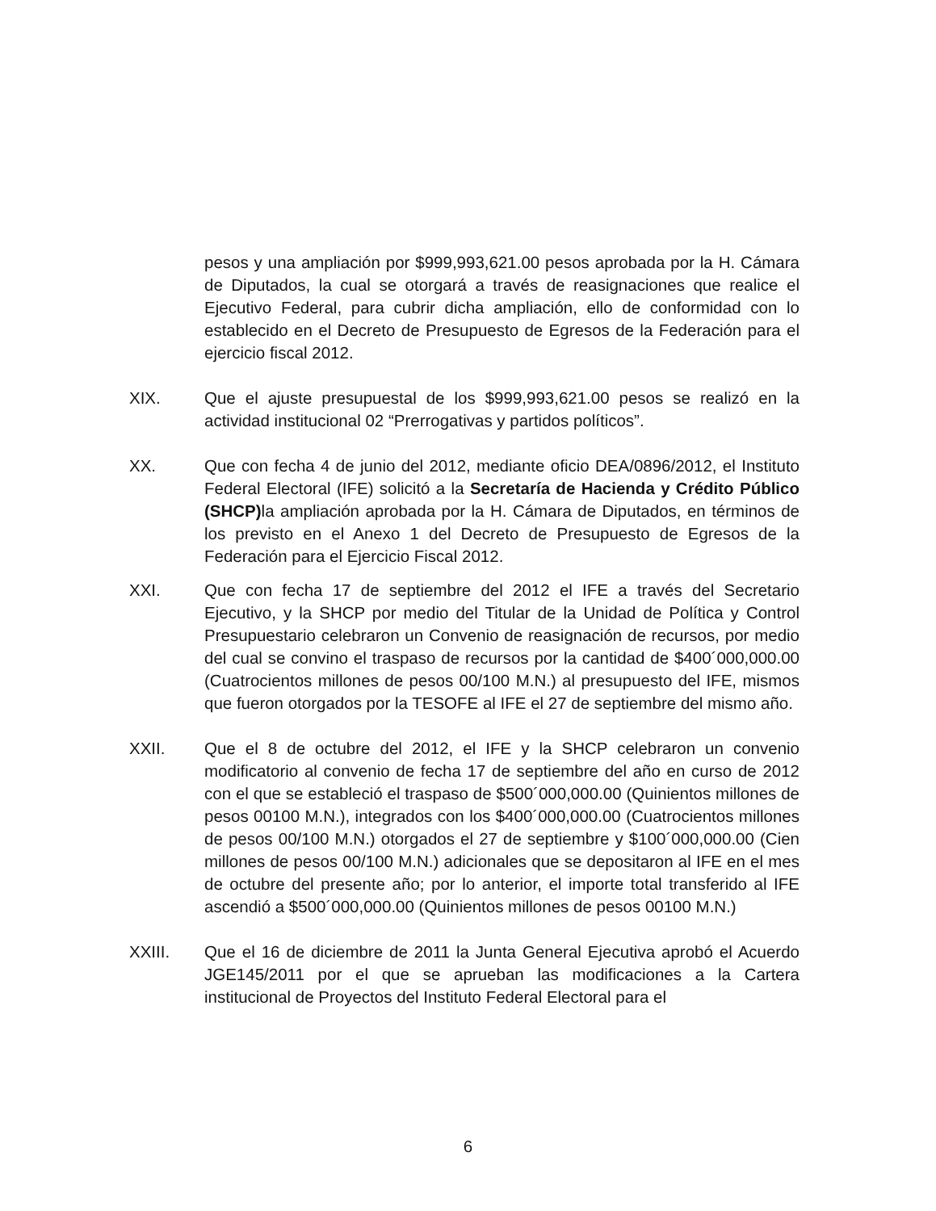pesos y una ampliación por $999,993,621.00 pesos aprobada por la H. Cámara de Diputados, la cual se otorgará a través de reasignaciones que realice el Ejecutivo Federal, para cubrir dicha ampliación, ello de conformidad con lo establecido en el Decreto de Presupuesto de Egresos de la Federación para el ejercicio fiscal 2012.
XIX. Que el ajuste presupuestal de los $999,993,621.00 pesos se realizó en la actividad institucional 02 “Prerrogativas y partidos políticos”.
XX. Que con fecha 4 de junio del 2012, mediante oficio DEA/0896/2012, el Instituto Federal Electoral (IFE) solicitó a la Secretaría de Hacienda y Crédito Público (SHCP) la ampliación aprobada por la H. Cámara de Diputados, en términos de los previsto en el Anexo 1 del Decreto de Presupuesto de Egresos de la Federación para el Ejercicio Fiscal 2012.
XXI. Que con fecha 17 de septiembre del 2012 el IFE a través del Secretario Ejecutivo, y la SHCP por medio del Titular de la Unidad de Política y Control Presupuestario celebraron un Convenio de reasignación de recursos, por medio del cual se convino el traspaso de recursos por la cantidad de $400´000,000.00 (Cuatrocientos millones de pesos 00/100 M.N.) al presupuesto del IFE, mismos que fueron otorgados por la TESOFE al IFE el 27 de septiembre del mismo año.
XXII. Que el 8 de octubre del 2012, el IFE y la SHCP celebraron un convenio modificatorio al convenio de fecha 17 de septiembre del año en curso de 2012 con el que se estableció el traspaso de $500´000,000.00 (Quinientos millones de pesos 00100 M.N.), integrados con los $400´000,000.00 (Cuatrocientos millones de pesos 00/100 M.N.) otorgados el 27 de septiembre y $100´000,000.00 (Cien millones de pesos 00/100 M.N.) adicionales que se depositaron al IFE en el mes de octubre del presente año; por lo anterior, el importe total transferido al IFE ascendió a $500´000,000.00 (Quinientos millones de pesos 00100 M.N.)
XXIII. Que el 16 de diciembre de 2011 la Junta General Ejecutiva aprobó el Acuerdo JGE145/2011 por el que se aprueban las modificaciones a la Cartera institucional de Proyectos del Instituto Federal Electoral para el
6